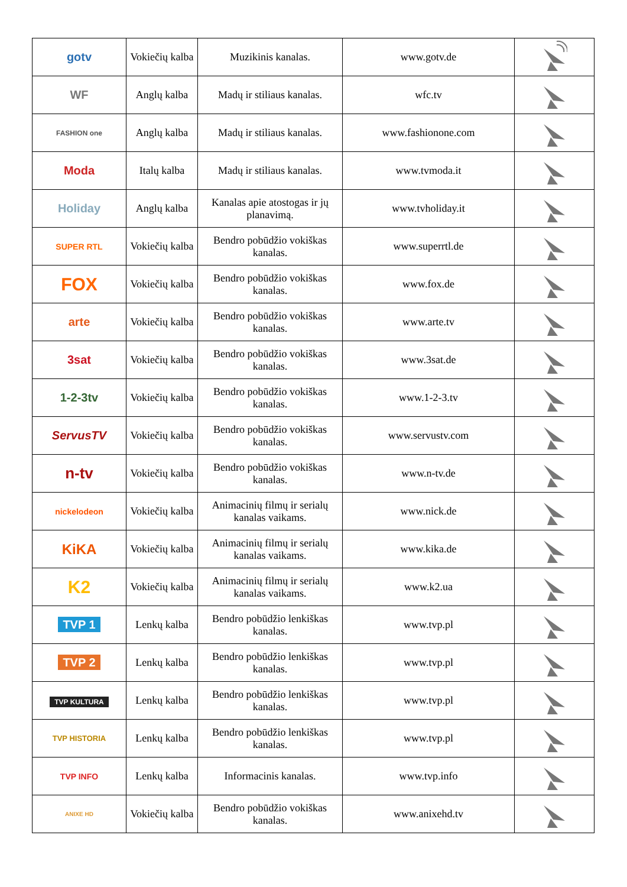| gotv | Vokiečių kalba | Muzikinis kanalas. | www.gotv.de | |
| WF | Anglų kalba | Madų ir stiliaus kanalas. | wfc.tv | |
| FASHION one | Anglų kalba | Madų ir stiliaus kanalas. | www.fashionone.com | |
| Moda | Italų kalba | Madų ir stiliaus kanalas. | www.tvmoda.it | |
| Holiday | Anglų kalba | Kanalas apie atostogas ir jų planavimą. | www.tvholiday.it | |
| SUPER RTL | Vokiečių kalba | Bendro pobūdžio vokiškas kanalas. | www.superrtl.de | |
| FOX | Vokiečių kalba | Bendro pobūdžio vokiškas kanalas. | www.fox.de | |
| arte | Vokiečių kalba | Bendro pobūdžio vokiškas kanalas. | www.arte.tv | |
| 3sat | Vokiečių kalba | Bendro pobūdžio vokiškas kanalas. | www.3sat.de | |
| 1-2-3tv | Vokiečių kalba | Bendro pobūdžio vokiškas kanalas. | www.1-2-3.tv | |
| ServusTV | Vokiečių kalba | Bendro pobūdžio vokiškas kanalas. | www.servustv.com | |
| n-tv | Vokiečių kalba | Bendro pobūdžio vokiškas kanalas. | www.n-tv.de | |
| nickelodeon | Vokiečių kalba | Animacinių filmų ir serialų kanalas vaikams. | www.nick.de | |
| KiKA | Vokiečių kalba | Animacinių filmų ir serialų kanalas vaikams. | www.kika.de | |
| K2 | Vokiečių kalba | Animacinių filmų ir serialų kanalas vaikams. | www.k2.ua | |
| TVP 1 | Lenkų kalba | Bendro pobūdžio lenkiškas kanalas. | www.tvp.pl | |
| TVP 2 | Lenkų kalba | Bendro pobūdžio lenkiškas kanalas. | www.tvp.pl | |
| TVP KULTURA | Lenkų kalba | Bendro pobūdžio lenkiškas kanalas. | www.tvp.pl | |
| TVP HISTORIA | Lenkų kalba | Bendro pobūdžio lenkiškas kanalas. | www.tvp.pl | |
| TVP INFO | Lenkų kalba | Informacinis kanalas. | www.tvp.info | |
| ANIXE HD | Vokiečių kalba | Bendro pobūdžio vokiškas kanalas. | www.anixehd.tv | |